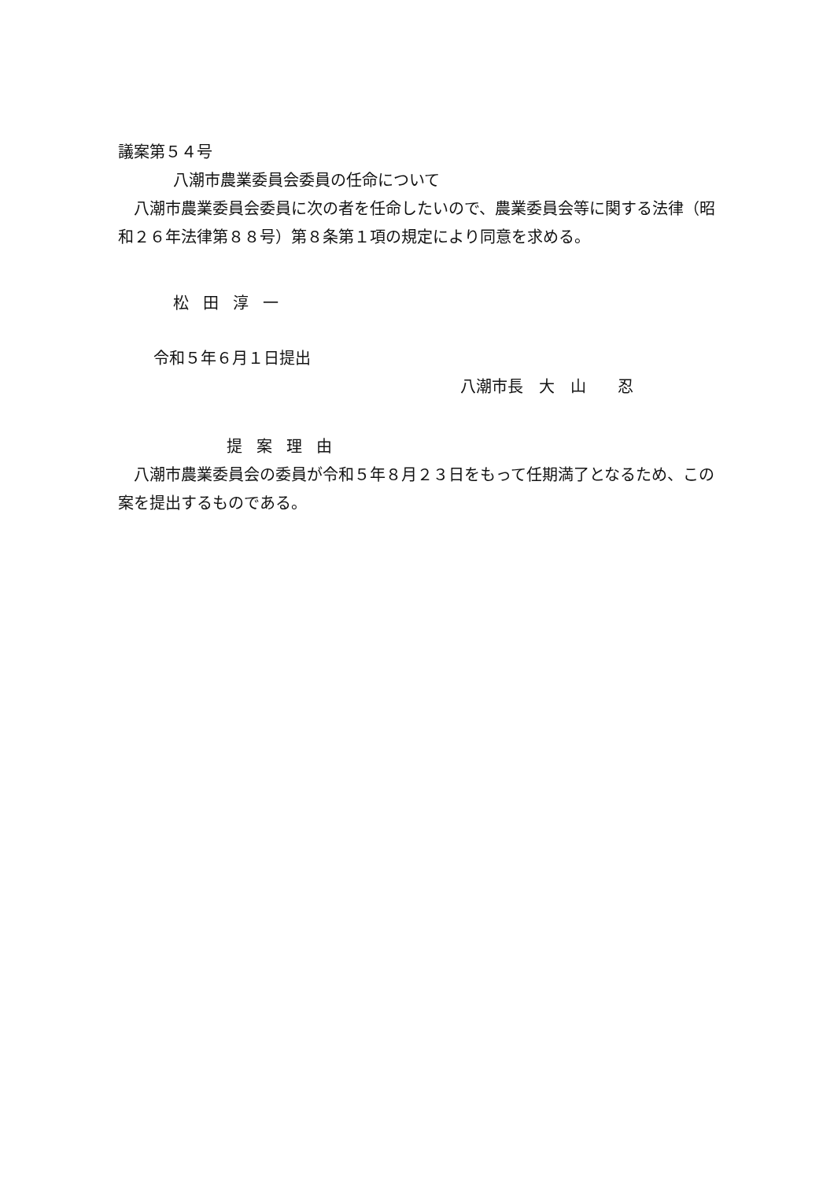議案第５４号
八潮市農業委員会委員の任命について
　八潮市農業委員会委員に次の者を任命したいので、農業委員会等に関する法律（昭和２６年法律第８８号）第８条第１項の規定により同意を求める。
松田淳一
令和５年６月１日提出
八潮市長　大　山　　忍
提案理由
　八潮市農業委員会の委員が令和５年８月２３日をもって任期満了となるため、この案を提出するものである。